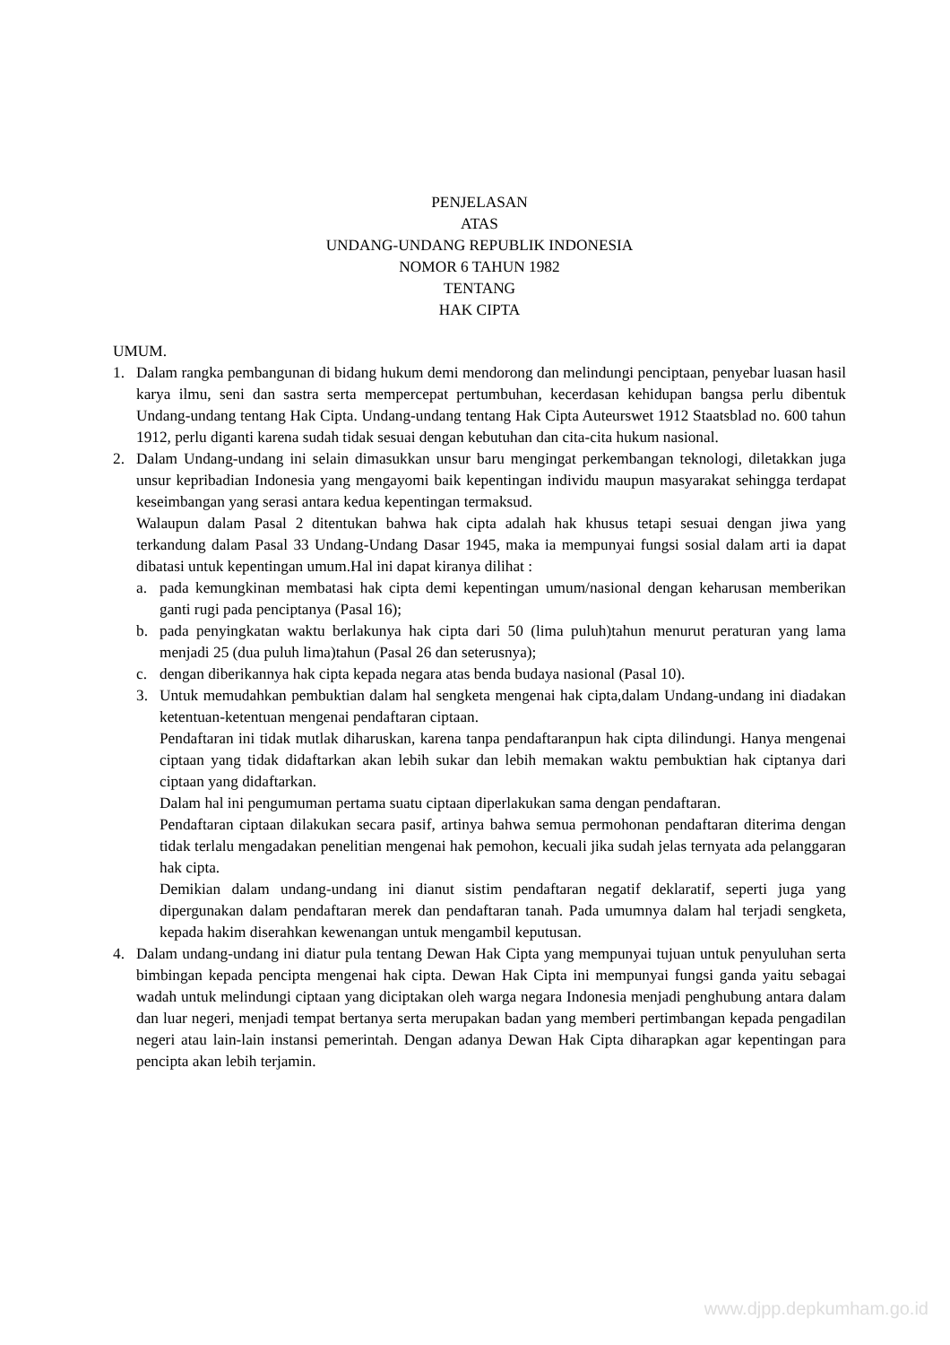PENJELASAN
ATAS
UNDANG-UNDANG REPUBLIK INDONESIA
NOMOR 6 TAHUN 1982
TENTANG
HAK CIPTA
UMUM.
1. Dalam rangka pembangunan di bidang hukum demi mendorong dan melindungi penciptaan, penyebar luasan hasil karya ilmu, seni dan sastra serta mempercepat pertumbuhan, kecerdasan kehidupan bangsa perlu dibentuk Undang-undang tentang Hak Cipta. Undang-undang tentang Hak Cipta Auteurswet 1912 Staatsblad no. 600 tahun 1912, perlu diganti karena sudah tidak sesuai dengan kebutuhan dan cita-cita hukum nasional.
2. Dalam Undang-undang ini selain dimasukkan unsur baru mengingat perkembangan teknologi, diletakkan juga unsur kepribadian Indonesia yang mengayomi baik kepentingan individu maupun masyarakat sehingga terdapat keseimbangan yang serasi antara kedua kepentingan termaksud.
Walaupun dalam Pasal 2 ditentukan bahwa hak cipta adalah hak khusus tetapi sesuai dengan jiwa yang terkandung dalam Pasal 33 Undang-Undang Dasar 1945, maka ia mempunyai fungsi sosial dalam arti ia dapat dibatasi untuk kepentingan umum.Hal ini dapat kiranya dilihat :
a. pada kemungkinan membatasi hak cipta demi kepentingan umum/nasional dengan keharusan memberikan ganti rugi pada penciptanya (Pasal 16);
b. pada penyingkatan waktu berlakunya hak cipta dari 50 (lima puluh)tahun menurut peraturan yang lama menjadi 25 (dua puluh lima)tahun (Pasal 26 dan seterusnya);
c. dengan diberikannya hak cipta kepada negara atas benda budaya nasional (Pasal 10).
3. Untuk memudahkan pembuktian dalam hal sengketa mengenai hak cipta,dalam Undang-undang ini diadakan ketentuan-ketentuan mengenai pendaftaran ciptaan.
Pendaftaran ini tidak mutlak diharuskan, karena tanpa pendaftaranpun hak cipta dilindungi. Hanya mengenai ciptaan yang tidak didaftarkan akan lebih sukar dan lebih memakan waktu pembuktian hak ciptanya dari ciptaan yang didaftarkan.
Dalam hal ini pengumuman pertama suatu ciptaan diperlakukan sama dengan pendaftaran.
Pendaftaran ciptaan dilakukan secara pasif, artinya bahwa semua permohonan pendaftaran diterima dengan tidak terlalu mengadakan penelitian mengenai hak pemohon, kecuali jika sudah jelas ternyata ada pelanggaran hak cipta.
Demikian dalam undang-undang ini dianut sistim pendaftaran negatif deklaratif, seperti juga yang dipergunakan dalam pendaftaran merek dan pendaftaran tanah. Pada umumnya dalam hal terjadi sengketa, kepada hakim diserahkan kewenangan untuk mengambil keputusan.
4. Dalam undang-undang ini diatur pula tentang Dewan Hak Cipta yang mempunyai tujuan untuk penyuluhan serta bimbingan kepada pencipta mengenai hak cipta. Dewan Hak Cipta ini mempunyai fungsi ganda yaitu sebagai wadah untuk melindungi ciptaan yang diciptakan oleh warga negara Indonesia menjadi penghubung antara dalam dan luar negeri, menjadi tempat bertanya serta merupakan badan yang memberi pertimbangan kepada pengadilan negeri atau lain-lain instansi pemerintah. Dengan adanya Dewan Hak Cipta diharapkan agar kepentingan para pencipta akan lebih terjamin.
www.djpp.depkumham.go.id